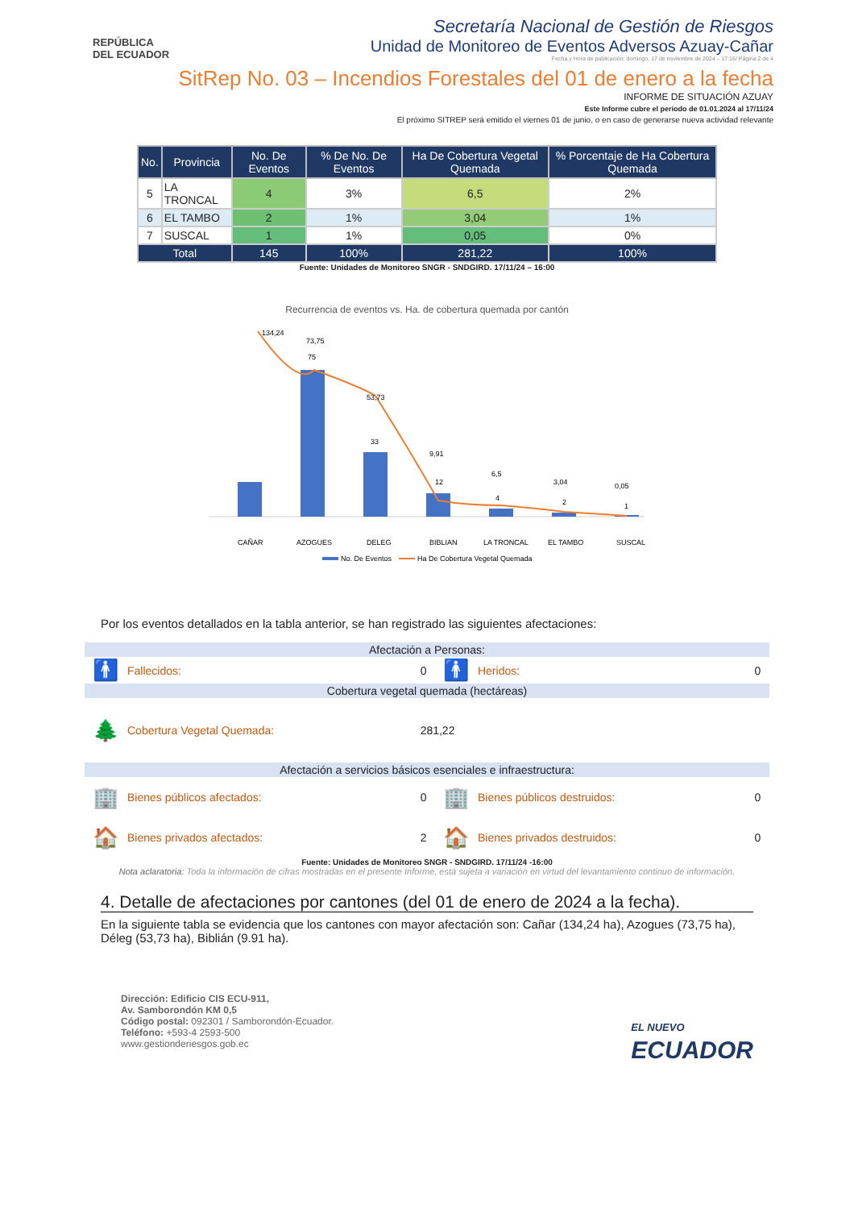REPÚBLICA
DEL ECUADOR
Secretaría Nacional de Gestión de Riesgos
Unidad de Monitoreo de Eventos Adversos Azuay-Cañar
Fecha y Hora de publicación: domingo, 17 de noviembre de 2024 – 17:16/ Página 2 de 4
SitRep No. 03 – Incendios Forestales del 01 de enero a la fecha
INFORME DE SITUACIÓN AZUAY
Este Informe cubre el período de 01.01.2024 al 17/11/24
El próximo SITREP será emitido el viernes 01 de junio, o en caso de generarse nueva actividad relevante
| No. | Provincia | No. De Eventos | % De No. De Eventos | Ha De Cobertura Vegetal Quemada | % Porcentaje de Ha Cobertura Quemada |
| --- | --- | --- | --- | --- | --- |
| 5 | LA TRONCAL | 4 | 3% | 6,5 | 2% |
| 6 | EL TAMBO | 2 | 1% | 3,04 | 1% |
| 7 | SUSCAL | 1 | 1% | 0,05 | 0% |
| Total | | 145 | 100% | 281,22 | 100% |
Fuente: Unidades de Monitoreo SNGR - SNDGIRD. 17/11/24 – 16:00
Recurrencia de eventos vs. Ha. de cobertura quemada por cantón
134,24
73,75
75
53,73
33
9,91
12
6,5
4
3,04
2
0,05
1
CAÑAR
AZOGUES
DELEG
BIBLIAN
LA TRONCAL
EL TAMBO
SUSCAL
No. De Eventos
Ha De Cobertura Vegetal Quemada
Por los eventos detallados en la tabla anterior, se han registrado las siguientes afectaciones:
| Afectación a Personas: | | | | | |
| 🚹 | Fallecidos: | 0 | 🚹 | Heridos: | 0 |
| Cobertura vegetal quemada (hectáreas) | | | | | |
| 🌲 | Cobertura Vegetal Quemada: | 281,22 | | | |
| Afectación a servicios básicos esenciales e infraestructura: | | | | | |
| 🏢 | Bienes públicos afectados: | 0 | 🏢 | Bienes públicos destruidos: | 0 |
| 🏠 | Bienes privados afectados: | 2 | 🏠 | Bienes privados destruidos: | 0 |
Fuente: Unidades de Monitoreo SNGR - SNDGIRD. 17/11/24 -16:00
Nota aclaratoria: Toda la información de cifras mostradas en el presente Informe, está sujeta a variación en virtud del levantamiento continuo de información.
4. Detalle de afectaciones por cantones (del 01 de enero de 2024 a la fecha).
En la siguiente tabla se evidencia que los cantones con mayor afectación son: Cañar (134,24 ha), Azogues (73,75 ha), Déleg (53,73 ha), Biblián (9.91 ha).
Dirección: Edificio CIS ECU-911,
Av. Samborondón KM 0,5
Código postal: 092301 / Samborondón-Ecuador.
Teléfono: +593-4 2593-500
www.gestionderiesgos.gob.ec
EL NUEVO
ECUADOR